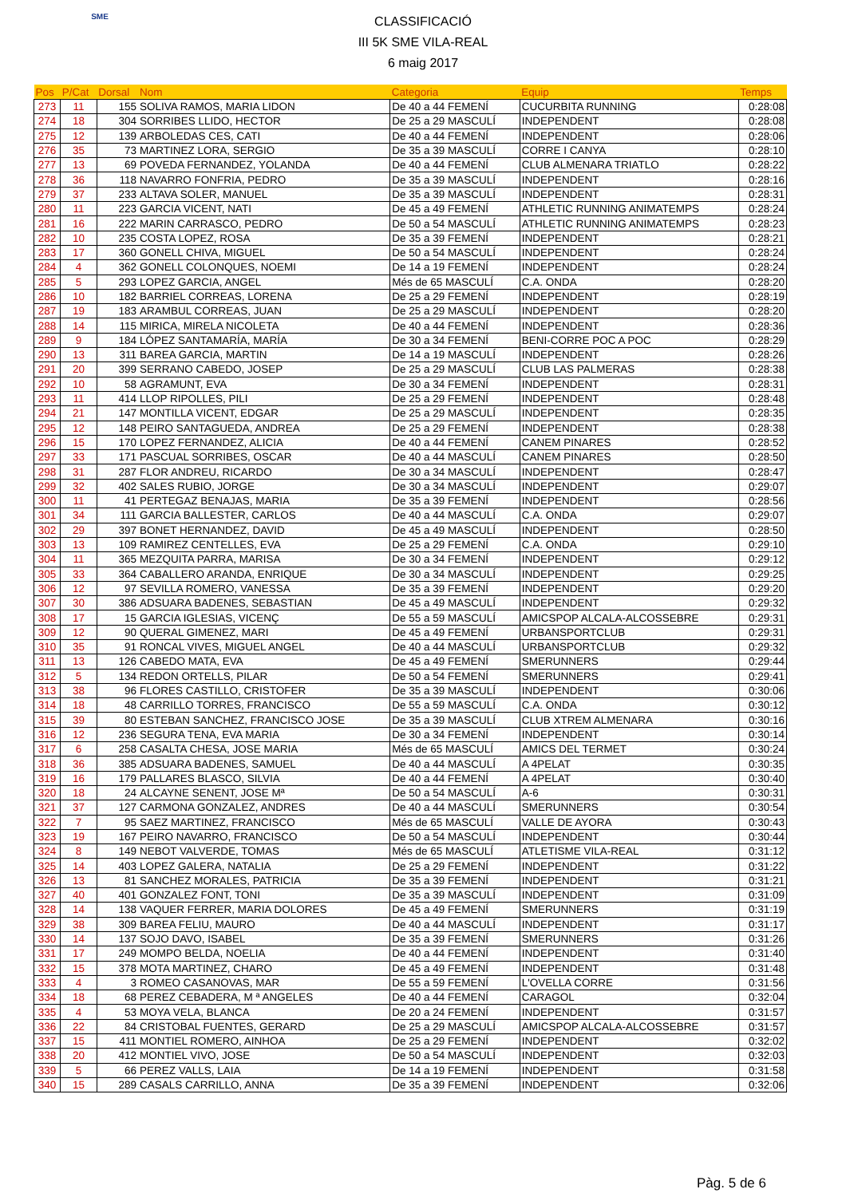SME
CLASSIFICACIÓ
III 5K SME VILA-REAL
6 maig 2017
| Pos | P/Cat | Dorsal | Nom | Categoria | Equip | Temps |
| --- | --- | --- | --- | --- | --- | --- |
| 273 | 11 | 155 | SOLIVA RAMOS, MARIA LIDON | De 40 a 44 FEMENÍ | CUCURBITA RUNNING | 0:28:08 |
| 274 | 18 | 304 | SORRIBES LLIDO, HECTOR | De 25 a 29 MASCULÍ | INDEPENDENT | 0:28:08 |
| 275 | 12 | 139 | ARBOLEDAS CES, CATI | De 40 a 44 FEMENÍ | INDEPENDENT | 0:28:06 |
| 276 | 35 | 73 | MARTINEZ LORA, SERGIO | De 35 a 39 MASCULÍ | CORRE I CANYA | 0:28:10 |
| 277 | 13 | 69 | POVEDA FERNANDEZ, YOLANDA | De 40 a 44 FEMENÍ | CLUB ALMENARA TRIATLO | 0:28:22 |
| 278 | 36 | 118 | NAVARRO FONFRIA, PEDRO | De 35 a 39 MASCULÍ | INDEPENDENT | 0:28:16 |
| 279 | 37 | 233 | ALTAVA SOLER, MANUEL | De 35 a 39 MASCULÍ | INDEPENDENT | 0:28:31 |
| 280 | 11 | 223 | GARCIA VICENT, NATI | De 45 a 49 FEMENÍ | ATHLETIC RUNNING ANIMATEMPS | 0:28:24 |
| 281 | 16 | 222 | MARIN CARRASCO, PEDRO | De 50 a 54 MASCULÍ | ATHLETIC RUNNING ANIMATEMPS | 0:28:23 |
| 282 | 10 | 235 | COSTA LOPEZ, ROSA | De 35 a 39 FEMENÍ | INDEPENDENT | 0:28:21 |
| 283 | 17 | 360 | GONELL CHIVA, MIGUEL | De 50 a 54 MASCULÍ | INDEPENDENT | 0:28:24 |
| 284 | 4 | 362 | GONELL COLONQUES, NOEMI | De 14 a 19 FEMENÍ | INDEPENDENT | 0:28:24 |
| 285 | 5 | 293 | LOPEZ GARCIA, ANGEL | Més de 65 MASCULÍ | C.A. ONDA | 0:28:20 |
| 286 | 10 | 182 | BARRIEL CORREAS, LORENA | De 25 a 29 FEMENÍ | INDEPENDENT | 0:28:19 |
| 287 | 19 | 183 | ARAMBUL CORREAS, JUAN | De 25 a 29 MASCULÍ | INDEPENDENT | 0:28:20 |
| 288 | 14 | 115 | MIRICA, MIRELA NICOLETA | De 40 a 44 FEMENÍ | INDEPENDENT | 0:28:36 |
| 289 | 9 | 184 | LÓPEZ SANTAMARÍA, MARÍA | De 30 a 34 FEMENÍ | BENI-CORRE POC A POC | 0:28:29 |
| 290 | 13 | 311 | BAREA GARCIA, MARTIN | De 14 a 19 MASCULÍ | INDEPENDENT | 0:28:26 |
| 291 | 20 | 399 | SERRANO CABEDO, JOSEP | De 25 a 29 MASCULÍ | CLUB LAS PALMERAS | 0:28:38 |
| 292 | 10 | 58 | AGRAMUNT, EVA | De 30 a 34 FEMENÍ | INDEPENDENT | 0:28:31 |
| 293 | 11 | 414 | LLOP RIPOLLES, PILI | De 25 a 29 FEMENÍ | INDEPENDENT | 0:28:48 |
| 294 | 21 | 147 | MONTILLA VICENT, EDGAR | De 25 a 29 MASCULÍ | INDEPENDENT | 0:28:35 |
| 295 | 12 | 148 | PEIRO SANTAGUEDA, ANDREA | De 25 a 29 FEMENÍ | INDEPENDENT | 0:28:38 |
| 296 | 15 | 170 | LOPEZ FERNANDEZ, ALICIA | De 40 a 44 FEMENÍ | CANEM PINARES | 0:28:52 |
| 297 | 33 | 171 | PASCUAL SORRIBES, OSCAR | De 40 a 44 MASCULÍ | CANEM PINARES | 0:28:50 |
| 298 | 31 | 287 | FLOR ANDREU, RICARDO | De 30 a 34 MASCULÍ | INDEPENDENT | 0:28:47 |
| 299 | 32 | 402 | SALES RUBIO, JORGE | De 30 a 34 MASCULÍ | INDEPENDENT | 0:29:07 |
| 300 | 11 | 41 | PERTEGAZ BENAJAS, MARIA | De 35 a 39 FEMENÍ | INDEPENDENT | 0:28:56 |
| 301 | 34 | 111 | GARCIA BALLESTER, CARLOS | De 40 a 44 MASCULÍ | C.A. ONDA | 0:29:07 |
| 302 | 29 | 397 | BONET HERNANDEZ, DAVID | De 45 a 49 MASCULÍ | INDEPENDENT | 0:28:50 |
| 303 | 13 | 109 | RAMIREZ CENTELLES, EVA | De 25 a 29 FEMENÍ | C.A. ONDA | 0:29:10 |
| 304 | 11 | 365 | MEZQUITA PARRA, MARISA | De 30 a 34 FEMENÍ | INDEPENDENT | 0:29:12 |
| 305 | 33 | 364 | CABALLERO ARANDA, ENRIQUE | De 30 a 34 MASCULÍ | INDEPENDENT | 0:29:25 |
| 306 | 12 | 97 | SEVILLA ROMERO, VANESSA | De 35 a 39 FEMENÍ | INDEPENDENT | 0:29:20 |
| 307 | 30 | 386 | ADSUARA BADENES, SEBASTIAN | De 45 a 49 MASCULÍ | INDEPENDENT | 0:29:32 |
| 308 | 17 | 15 | GARCIA IGLESIAS, VICENÇ | De 55 a 59 MASCULÍ | AMICSPOP ALCALA-ALCOSSEBRE | 0:29:31 |
| 309 | 12 | 90 | QUERAL GIMENEZ, MARI | De 45 a 49 FEMENÍ | URBANSPORTCLUB | 0:29:31 |
| 310 | 35 | 91 | RONCAL VIVES, MIGUEL ANGEL | De 40 a 44 MASCULÍ | URBANSPORTCLUB | 0:29:32 |
| 311 | 13 | 126 | CABEDO MATA, EVA | De 45 a 49 FEMENÍ | SMERUNNERS | 0:29:44 |
| 312 | 5 | 134 | REDON ORTELLS, PILAR | De 50 a 54 FEMENÍ | SMERUNNERS | 0:29:41 |
| 313 | 38 | 96 | FLORES CASTILLO, CRISTOFER | De 35 a 39 MASCULÍ | INDEPENDENT | 0:30:06 |
| 314 | 18 | 48 | CARRILLO TORRES, FRANCISCO | De 55 a 59 MASCULÍ | C.A. ONDA | 0:30:12 |
| 315 | 39 | 80 | ESTEBAN SANCHEZ, FRANCISCO JOSE | De 35 a 39 MASCULÍ | CLUB XTREM ALMENARA | 0:30:16 |
| 316 | 12 | 236 | SEGURA TENA, EVA MARIA | De 30 a 34 FEMENÍ | INDEPENDENT | 0:30:14 |
| 317 | 6 | 258 | CASALTA CHESA, JOSE MARIA | Més de 65 MASCULÍ | AMICS DEL TERMET | 0:30:24 |
| 318 | 36 | 385 | ADSUARA BADENES, SAMUEL | De 40 a 44 MASCULÍ | A 4PELAT | 0:30:35 |
| 319 | 16 | 179 | PALLARES BLASCO, SILVIA | De 40 a 44 FEMENÍ | A 4PELAT | 0:30:40 |
| 320 | 18 | 24 | ALCAYNE SENENT, JOSE Mª | De 50 a 54 MASCULÍ | A-6 | 0:30:31 |
| 321 | 37 | 127 | CARMONA GONZALEZ, ANDRES | De 40 a 44 MASCULÍ | SMERUNNERS | 0:30:54 |
| 322 | 7 | 95 | SAEZ MARTINEZ, FRANCISCO | Més de 65 MASCULÍ | VALLE DE AYORA | 0:30:43 |
| 323 | 19 | 167 | PEIRO NAVARRO, FRANCISCO | De 50 a 54 MASCULÍ | INDEPENDENT | 0:30:44 |
| 324 | 8 | 149 | NEBOT VALVERDE, TOMAS | Més de 65 MASCULÍ | ATLETISME VILA-REAL | 0:31:12 |
| 325 | 14 | 403 | LOPEZ GALERA, NATALIA | De 25 a 29 FEMENÍ | INDEPENDENT | 0:31:22 |
| 326 | 13 | 81 | SANCHEZ MORALES, PATRICIA | De 35 a 39 FEMENÍ | INDEPENDENT | 0:31:21 |
| 327 | 40 | 401 | GONZALEZ FONT, TONI | De 35 a 39 MASCULÍ | INDEPENDENT | 0:31:09 |
| 328 | 14 | 138 | VAQUER FERRER, MARIA DOLORES | De 45 a 49 FEMENÍ | SMERUNNERS | 0:31:19 |
| 329 | 38 | 309 | BAREA FELIU, MAURO | De 40 a 44 MASCULÍ | INDEPENDENT | 0:31:17 |
| 330 | 14 | 137 | SOJO DAVO, ISABEL | De 35 a 39 FEMENÍ | SMERUNNERS | 0:31:26 |
| 331 | 17 | 249 | MOMPO BELDA, NOELIA | De 40 a 44 FEMENÍ | INDEPENDENT | 0:31:40 |
| 332 | 15 | 378 | MOTA MARTINEZ, CHARO | De 45 a 49 FEMENÍ | INDEPENDENT | 0:31:48 |
| 333 | 4 | 3 | ROMEO CASANOVAS, MAR | De 55 a 59 FEMENÍ | L'OVELLA CORRE | 0:31:56 |
| 334 | 18 | 68 | PEREZ CEBADERA, M ª ANGELES | De 40 a 44 FEMENÍ | CARAGOL | 0:32:04 |
| 335 | 4 | 53 | MOYA VELA, BLANCA | De 20 a 24 FEMENÍ | INDEPENDENT | 0:31:57 |
| 336 | 22 | 84 | CRISTOBAL FUENTES, GERARD | De 25 a 29 MASCULÍ | AMICSPOP ALCALA-ALCOSSEBRE | 0:31:57 |
| 337 | 15 | 411 | MONTIEL ROMERO, AINHOA | De 25 a 29 FEMENÍ | INDEPENDENT | 0:32:02 |
| 338 | 20 | 412 | MONTIEL VIVO, JOSE | De 50 a 54 MASCULÍ | INDEPENDENT | 0:32:03 |
| 339 | 5 | 66 | PEREZ VALLS, LAIA | De 14 a 19 FEMENÍ | INDEPENDENT | 0:31:58 |
| 340 | 15 | 289 | CASALS CARRILLO, ANNA | De 35 a 39 FEMENÍ | INDEPENDENT | 0:32:06 |
Pàg. 5 de 6